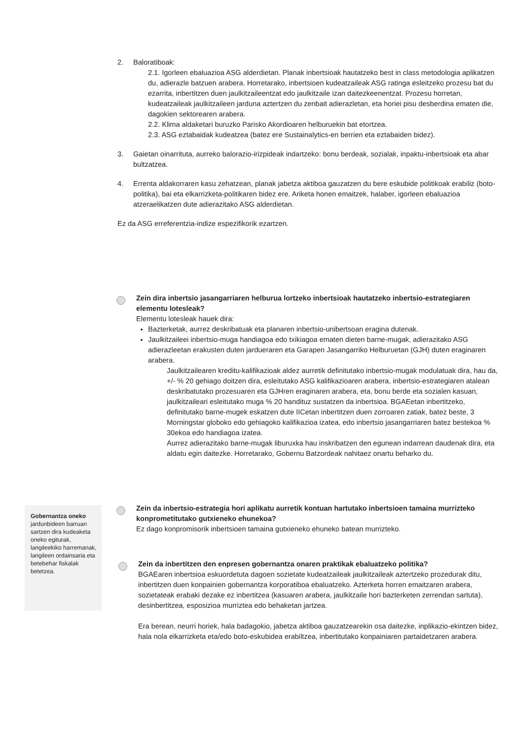2. Baloratiboak:
2.1. Igorleen ebaluazioa ASG alderdietan. Planak inbertsioak hautatzeko best in class metodologia aplikatzen du, adierazle batzuen arabera. Horretarako, inbertsioen kudeatzaileak ASG ratinga esleitzeko prozesu bat du ezarrita, inbertitzen duen jaulkitzaileentzat edo jaulkitzaile izan daitezkeenentzat. Prozesu horretan, kudeatzaileak jaulkitzaileen jarduna aztertzen du zenbait adierazletan, eta horiei pisu desberdina ematen die, dagokien sektorearen arabera.
2.2. Klima aldaketari buruzko Parisko Akordioaren helburuekin bat etortzea.
2.3. ASG eztabaidak kudeatzea (batez ere Sustainalytics-en berrien eta eztabaiden bidez).
3. Gaietan oinarrituta, aurreko balorazio-irizpideak indartzeko: bonu berdeak, sozialak, inpaktu-inbertsioak eta abar bultzatzea.
4. Errenta aldakorraren kasu zehatzean, planak jabetza aktiboa gauzatzen du bere eskubide politikoak erabiliz (boto-politika), bai eta elkarrizketa-politikaren bidez ere. Ariketa honen emaitzek, halaber, igorleen ebaluazioa atzeraelikatzen dute adierazitako ASG alderdietan.
Ez da ASG erreferentzia-indize espezifikorik ezartzen.
Zein dira inbertsio jasangarriaren helburua lortzeko inbertsioak hautatzeko inbertsio-estrategiaren elementu lotesleak?
Elementu lotesleak hauek dira:
Bazterketak, aurrez deskribatuak eta planaren inbertsio-unibertsoan eragina dutenak.
Jaulkitzaileei inbertsio-muga handiagoa edo txikiagoa ematen dieten barne-mugak, adierazitako ASG adierazleetan erakusten duten jardueraren eta Garapen Jasangarriko Helburuetan (GJH) duten eraginaren arabera.
Jaulkitzailearen kreditu-kalifikazioak aldez aurretik definitutako inbertsio-mugak modulatuak dira, hau da, +/- % 20 gehiago doitzen dira, esleitutako ASG kalifikazioaren arabera, inbertsio-estrategiaren atalean deskribatutako prozesuaren eta GJHren eraginaren arabera, eta, bonu berde eta sozialen kasuan, jaulkitzaileari esleitutako muga % 20 handituz sustatzen da inbertsioa. BGAEetan inbertitzeko, definitutako barne-mugek eskatzen dute IICetan inbertitzen duen zorroaren zatiak, batez beste, 3 Morningstar globoko edo gehiagoko kalifikazioa izatea, edo inbertsio jasangarriaren batez bestekoa % 30ekoa edo handiagoa izatea.
Aurrez adierazitako barne-mugak liburuxka hau inskribatzen den egunean indarrean daudenak dira, eta aldatu egin daitezke. Horretarako, Gobernu Batzordeak nahitaez onartu beharko du.
Zein da inbertsio-estrategia hori aplikatu aurretik kontuan hartutako inbertsioen tamaina murrizteko konprometitutako gutxieneko ehunekoa?
Ez dago konpromisorik inbertsioen tamaina gutxieneko ehuneko batean murrizteko.
Zein da inbertitzen den enpresen gobernantza onaren praktikak ebaluatzeko politika?
BGAEaren inbertsioa eskuordetuta dagoen sozietate kudeatzaileak jaulkitzaileak aztertzeko prozedurak ditu, inbertitzen duen konpainien gobernantza korporatiboa ebaluatzeko. Azterketa horren emaitzaren arabera, sozietateak erabaki dezake ez inbertitzea (kasuaren arabera, jaulkitzaile hori bazterketen zerrendan sartuta), desinbertitzea, esposizioa murriztea edo behaketan jartzea.
Era berean, neurri horiek, hala badagokio, jabetza aktiboa gauzatzearekin osa daitezke, inplikazio-ekintzen bidez, hala nola elkarrizketa eta/edo boto-eskubidea erabiltzea, inbertitutako konpainiaren partaidetzaren arabera.
Gobernantza oneko jardunbideen barruan sartzen dira kudeaketa oneko egiturak, langileekiko harremanak, langileen ordainsaria eta betebehar fiskalak betetzea.